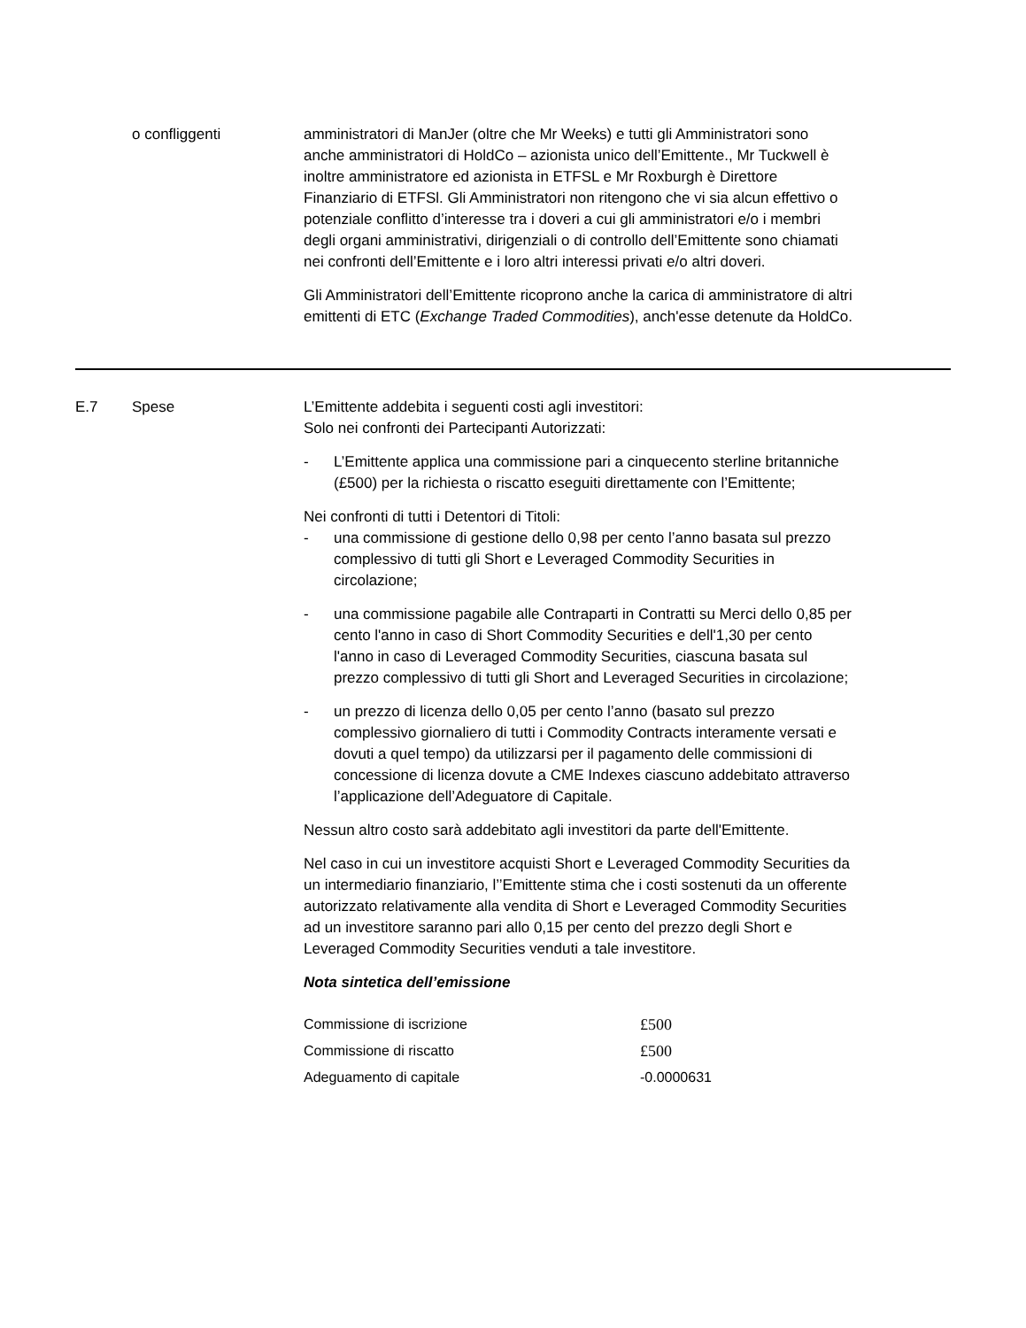o confliggenti amministratori di ManJer (oltre che Mr Weeks) e tutti gli Amministratori sono anche amministratori di HoldCo – azionista unico dell’Emittente., Mr Tuckwell è inoltre amministratore ed azionista in ETFSL e Mr Roxburgh è Direttore Finanziario di ETFSl. Gli Amministratori non ritengono che vi sia alcun effettivo o potenziale conflitto d’interesse tra i doveri a cui gli amministratori e/o i membri degli organi amministrativi, dirigenziali o di controllo dell’Emittente sono chiamati nei confronti dell’Emittente e i loro altri interessi privati e/o altri doveri.
Gli Amministratori dell’Emittente ricoprono anche la carica di amministratore di altri emittenti di ETC (Exchange Traded Commodities), anch'esse detenute da HoldCo.
E.7 Spese L’Emittente addebita i seguenti costi agli investitori:
Solo nei confronti dei Partecipanti Autorizzati:
- L’Emittente applica una commissione pari a cinquecento sterline britanniche (£500) per la richiesta o riscatto eseguiti direttamente con l’Emittente;
Nei confronti di tutti i Detentori di Titoli:
- una commissione di gestione dello 0,98 per cento l’anno basata sul prezzo complessivo di tutti gli Short e Leveraged Commodity Securities in circolazione;
- una commissione pagabile alle Contraparti in Contratti su Merci dello 0,85 per cento l'anno in caso di Short Commodity Securities e dell'1,30 per cento l'anno in caso di Leveraged Commodity Securities, ciascuna basata sul prezzo complessivo di tutti gli Short and Leveraged Securities in circolazione;
- un prezzo di licenza dello 0,05 per cento l’anno (basato sul prezzo complessivo giornaliero di tutti i Commodity Contracts interamente versati e dovuti a quel tempo) da utilizzarsi per il pagamento delle commissioni di concessione di licenza dovute a CME Indexes ciascuno addebitato attraverso l’applicazione dell’Adeguatore di Capitale.
Nessun altro costo sarà addebitato agli investitori da parte dell'Emittente.
Nel caso in cui un investitore acquisti Short e Leveraged Commodity Securities da un intermediario finanziario, l’’Emittente stima che i costi sostenuti da un offerente autorizzato relativamente alla vendita di Short e Leveraged Commodity Securities ad un investitore saranno pari allo 0,15 per cento del prezzo degli Short e Leveraged Commodity Securities venduti a tale investitore.
Nota sintetica dell’emissione
| Commissione di iscrizione | £500 |
| Commissione di riscatto | £500 |
| Adeguamento di capitale | -0.0000631 |